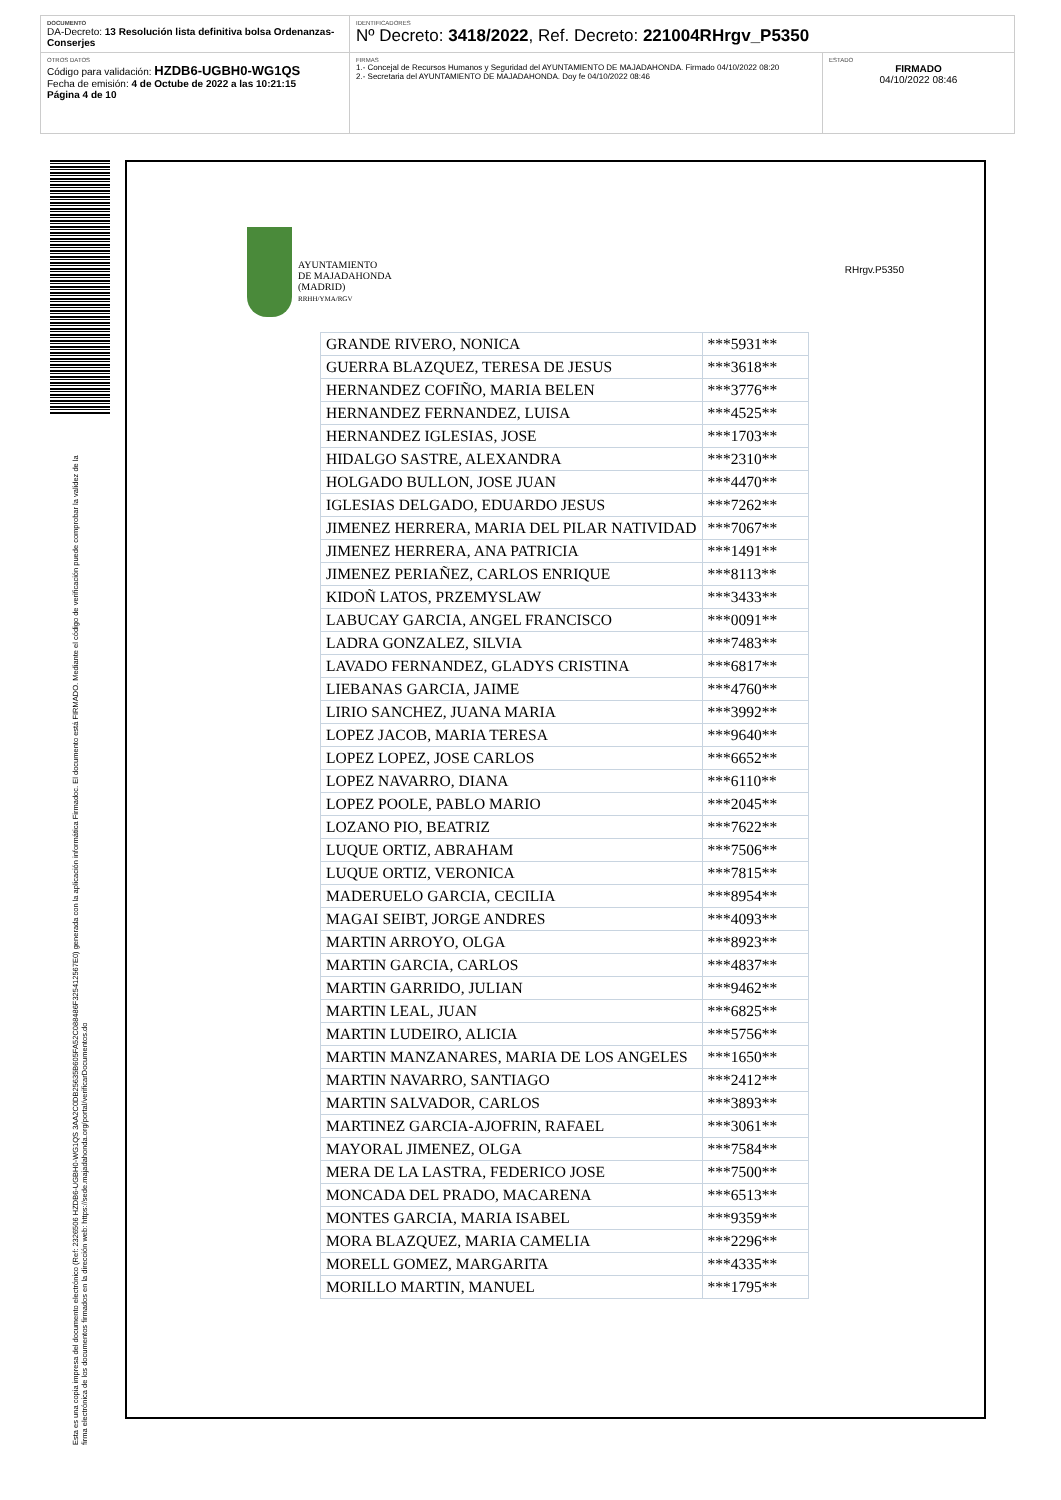DOCUMENTO
DA-Decreto: 13 Resolución lista definitiva bolsa Ordenanzas-Conserjes
IDENTIFICADORES
Nº Decreto: 3418/2022, Ref. Decreto: 221004RHrgv_P5350
OTROS DATOS
Código para validación: HZDB6-UGBH0-WG1QS
Fecha de emisión: 4 de Octube de 2022 a las 10:21:15
Página 4 de 10
FIRMAS
1.- Concejal de Recursos Humanos y Seguridad del AYUNTAMIENTO DE MAJADAHONDA. Firmado 04/10/2022 08:20
2.- Secretaria del AYUNTAMIENTO DE MAJADAHONDA. Doy fe 04/10/2022 08:46
ESTADO
FIRMADO
04/10/2022 08:46
Esta es una copia impresa del documento electrónico (Ref: 2326506 HZDB6-UGBH0-WG1QS 3AA2C0DB25635B605FA52C088486F325412567E0) generada con la aplicación informática Firmadoc. El documento está FIRMADO. Mediante el código de verificación puede comprobar la validez de la firma electrónica de los documentos firmados en la dirección web: https://sede.majadahonda.org/portal/verificarDocumentos.do
AYUNTAMIENTO
DE MAJADAHONDA
(MADRID)
RRHH/YMA/RGV
RHrgv.P5350
| GRANDE RIVERO, NONICA | ***5931** |
| GUERRA BLAZQUEZ, TERESA DE JESUS | ***3618** |
| HERNANDEZ COFIÑO, MARIA BELEN | ***3776** |
| HERNANDEZ FERNANDEZ, LUISA | ***4525** |
| HERNANDEZ IGLESIAS, JOSE | ***1703** |
| HIDALGO SASTRE, ALEXANDRA | ***2310** |
| HOLGADO BULLON, JOSE JUAN | ***4470** |
| IGLESIAS DELGADO, EDUARDO JESUS | ***7262** |
| JIMENEZ HERRERA, MARIA DEL PILAR NATIVIDAD | ***7067** |
| JIMENEZ HERRERA, ANA PATRICIA | ***1491** |
| JIMENEZ PERIAÑEZ, CARLOS ENRIQUE | ***8113** |
| KIDOÑ LATOS, PRZEMYSLAW | ***3433** |
| LABUCAY GARCIA, ANGEL FRANCISCO | ***0091** |
| LADRA GONZALEZ, SILVIA | ***7483** |
| LAVADO FERNANDEZ, GLADYS CRISTINA | ***6817** |
| LIEBANAS GARCIA, JAIME | ***4760** |
| LIRIO SANCHEZ, JUANA MARIA | ***3992** |
| LOPEZ JACOB, MARIA TERESA | ***9640** |
| LOPEZ LOPEZ, JOSE CARLOS | ***6652** |
| LOPEZ NAVARRO, DIANA | ***6110** |
| LOPEZ POOLE, PABLO MARIO | ***2045** |
| LOZANO PIO, BEATRIZ | ***7622** |
| LUQUE ORTIZ, ABRAHAM | ***7506** |
| LUQUE ORTIZ, VERONICA | ***7815** |
| MADERUELO GARCIA, CECILIA | ***8954** |
| MAGAI SEIBT, JORGE ANDRES | ***4093** |
| MARTIN ARROYO, OLGA | ***8923** |
| MARTIN GARCIA, CARLOS | ***4837** |
| MARTIN GARRIDO, JULIAN | ***9462** |
| MARTIN LEAL, JUAN | ***6825** |
| MARTIN LUDEIRO, ALICIA | ***5756** |
| MARTIN MANZANARES, MARIA DE LOS ANGELES | ***1650** |
| MARTIN NAVARRO, SANTIAGO | ***2412** |
| MARTIN SALVADOR, CARLOS | ***3893** |
| MARTINEZ GARCIA-AJOFRIN, RAFAEL | ***3061** |
| MAYORAL JIMENEZ, OLGA | ***7584** |
| MERA DE LA LASTRA, FEDERICO JOSE | ***7500** |
| MONCADA DEL PRADO, MACARENA | ***6513** |
| MONTES GARCIA, MARIA ISABEL | ***9359** |
| MORA BLAZQUEZ, MARIA CAMELIA | ***2296** |
| MORELL GOMEZ, MARGARITA | ***4335** |
| MORILLO MARTIN, MANUEL | ***1795** |